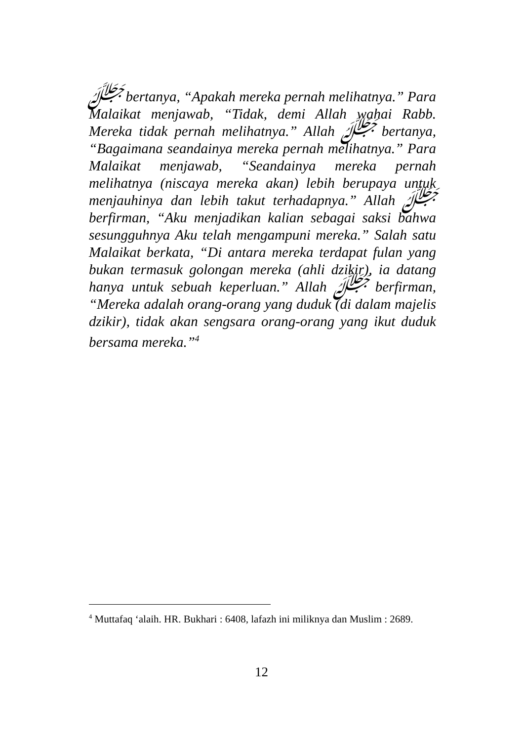ﷻ bertanya, “Apakah mereka pernah melihatnya.” Para Malaikat menjawab, “Tidak, demi Allah wahai Rabb. Mereka tidak pernah melihatnya.” Allah ﷻ bertanya, “Bagaimana seandainya mereka pernah melihatnya.” Para Malaikat menjawab, “Seandainya mereka pernah melihatnya (niscaya mereka akan) lebih berupaya untuk menjauhinya dan lebih takut terhadapnya.” Allah ﷻ berfirman, “Aku menjadikan kalian sebagai saksi bahwa sesungguhnya Aku telah mengampuni mereka.” Salah satu Malaikat berkata, “Di antara mereka terdapat fulan yang bukan termasuk golongan mereka (ahli dzikir), ia datang hanya untuk sebuah keperluan.” Allah ﷻ berfirman, “Mereka adalah orang-orang yang duduk (di dalam majelis dzikir), tidak akan sengsara orang-orang yang ikut duduk bersama mereka.”<sup>4</sup>
<sup>4</sup> Muttafaq ‘alaih. HR. Bukhari : 6408, lafazh ini miliknya dan Muslim : 2689.
12